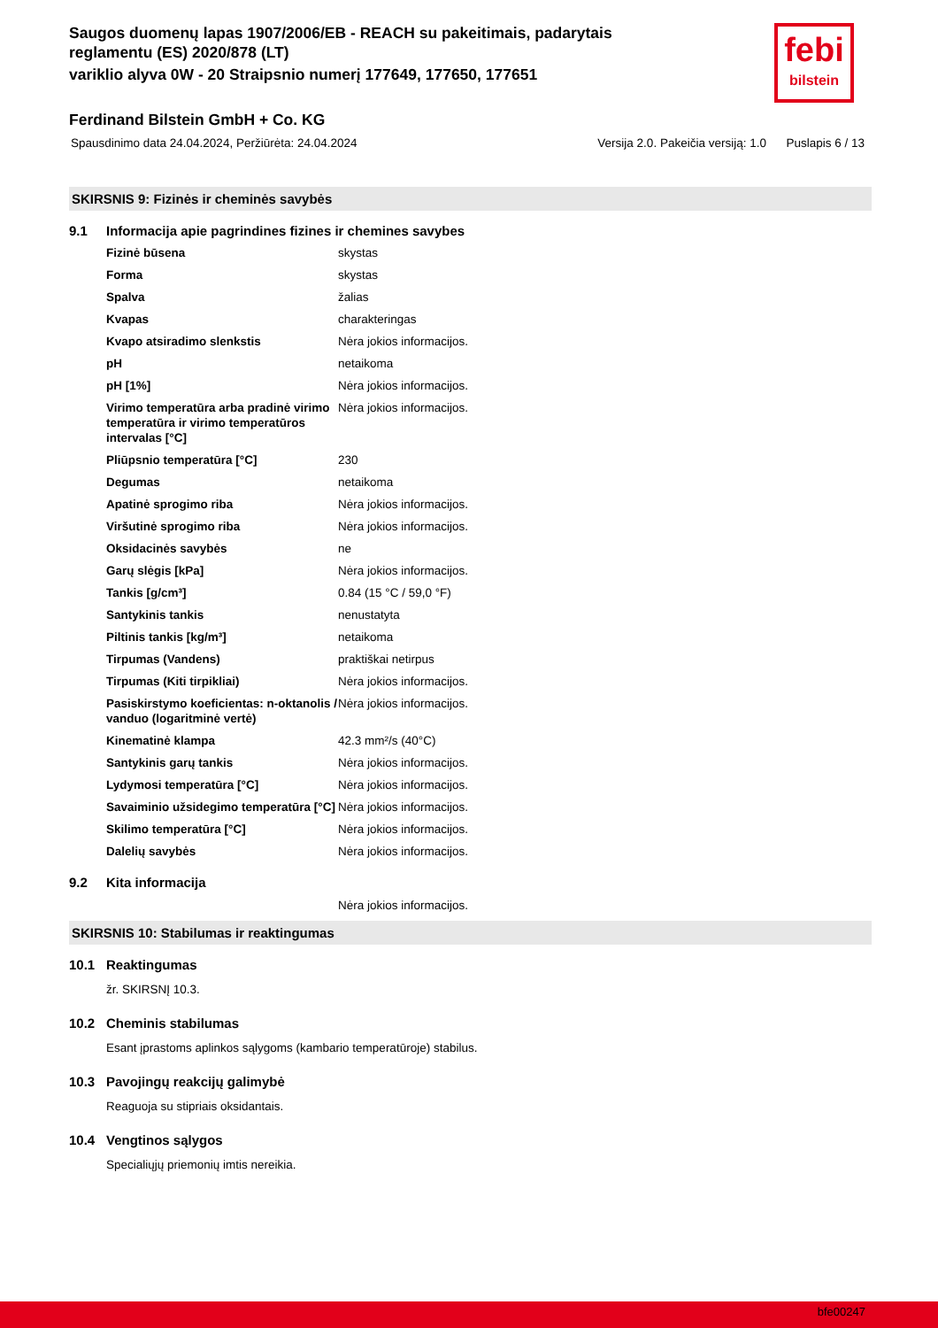febi
bilstein
Saugos duomenų lapas 1907/2006/EB - REACH su pakeitimais, padarytais
reglamentu (ES) 2020/878 (LT)
variklio alyva 0W - 20 Straipsnio numerį 177649, 177650, 177651
Ferdinand Bilstein GmbH + Co. KG
Spausdinimo data 24.04.2024, Peržiūrėta: 24.04.2024 Versija 2.0. Pakeičia versiją: 1.0 Puslapis 6 / 13
SKIRSNIS 9: Fizinės ir cheminės savybės
9.1 Informacija apie pagrindines fizines ir chemines savybes
| Fizinė būsena | skystas |
| Forma | skystas |
| Spalva | žalias |
| Kvapas | charakteringas |
| Kvapo atsiradimo slenkstis | Nėra jokios informacijos. |
| pH | netaikoma |
| pH [1%] | Nėra jokios informacijos. |
| Virimo temperatūra arba pradinė virimo temperatūra ir virimo temperatūros intervalas [°C] | Nėra jokios informacijos. |
| Pliūpsnio temperatūra [°C] | 230 |
| Degumas | netaikoma |
| Apatinė sprogimo riba | Nėra jokios informacijos. |
| Viršutinė sprogimo riba | Nėra jokios informacijos. |
| Oksidacinės savybės | ne |
| Garų slėgis [kPa] | Nėra jokios informacijos. |
| Tankis [g/cm³] | 0.84 (15 °C / 59,0 °F) |
| Santykinis tankis | nenustatyta |
| Piltinis tankis [kg/m³] | netaikoma |
| Tirpumas (Vandens) | praktiškai netirpus |
| Tirpumas (Kiti tirpikliai) | Nėra jokios informacijos. |
| Pasiskirstymo koeficientas: n-oktanolis / vanduo (logaritminė vertė) | Nėra jokios informacijos. |
| Kinematinė klampa | 42.3 mm²/s (40°C) |
| Santykinis garų tankis | Nėra jokios informacijos. |
| Lydymosi temperatūra [°C] | Nėra jokios informacijos. |
| Savaiminio užsidegimo temperatūra [°C] | Nėra jokios informacijos. |
| Skilimo temperatūra [°C] | Nėra jokios informacijos. |
| Dalelių savybės | Nėra jokios informacijos. |
9.2 Kita informacija
Nėra jokios informacijos.
SKIRSNIS 10: Stabilumas ir reaktingumas
10.1 Reaktingumas
žr. SKIRSNĮ 10.3.
10.2 Cheminis stabilumas
Esant įprastoms aplinkos sąlygoms (kambario temperatūroje) stabilus.
10.3 Pavojingų reakcijų galimybė
Reaguoja su stipriais oksidantais.
10.4 Vengtinos sąlygos
Specialiųjų priemonių imtis nereikia.
bfe00247